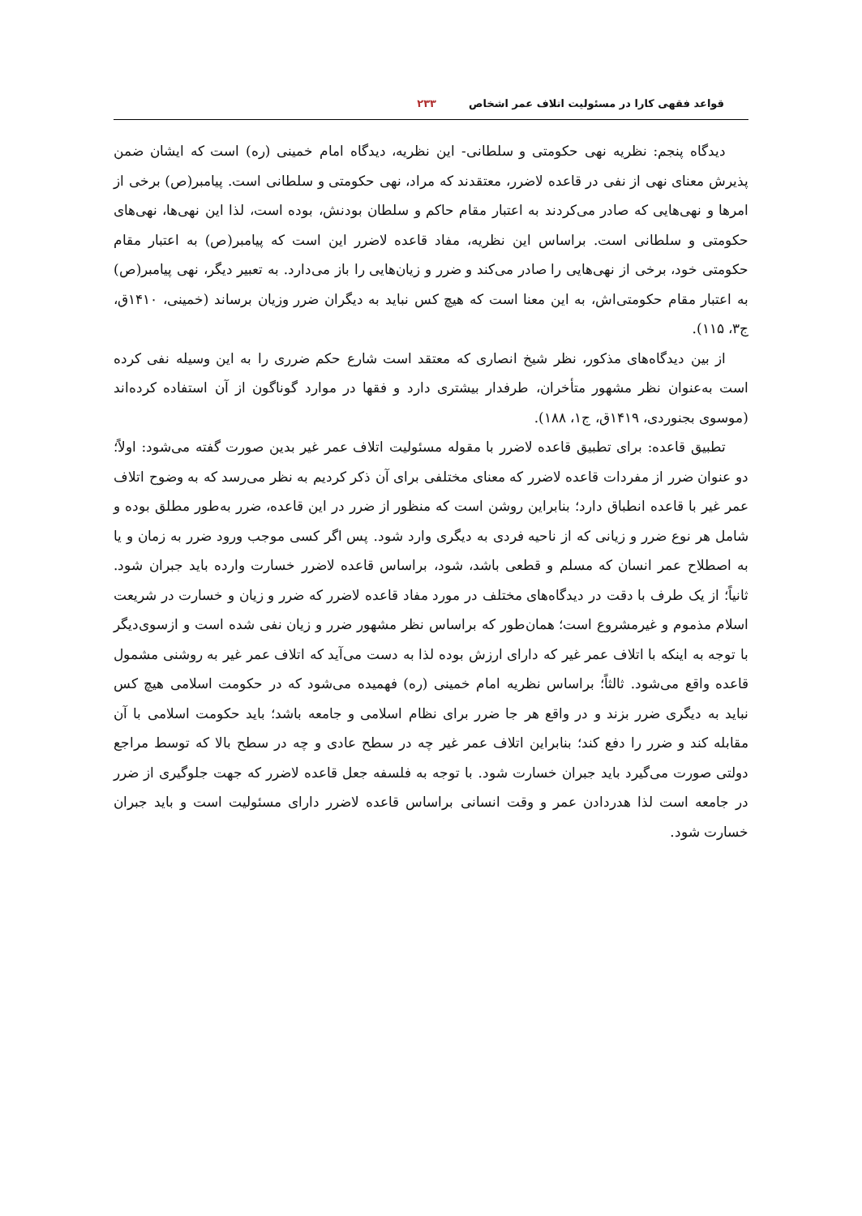قواعد فقهی کارا در مسئولیت اتلاف عمر اشخاص ۲۳۳
دیدگاه پنجم: نظریه نهی حکومتی و سلطانی- این نظریه، دیدگاه امام خمینی (ره) است که ایشان ضمن پذیرش معنای نهی از نفی در قاعده لاضرر، معتقدند که مراد، نهی حکومتی و سلطانی است. پیامبر(ص) برخی از امرها و نهی‌هایی که صادر می‌کردند به اعتبار مقام حاکم و سلطان بودنش، بوده است، لذا این نهی‌ها، نهی‌های حکومتی و سلطانی است. براساس این نظریه، مفاد قاعده لاضرر این است که پیامبر(ص) به اعتبار مقام حکومتی خود، برخی از نهی‌هایی را صادر می‌کند و ضرر و زیان‌هایی را باز می‌دارد. به تعبیر دیگر، نهی پیامبر(ص) به اعتبار مقام حکومتی‌اش، به این معنا است که هیچ کس نباید به دیگران ضرر وزیان برساند (خمینی، ۱۴۱۰ق، ج۳، ۱۱۵).
از بین دیدگاه‌های مذکور، نظر شیخ انصاری که معتقد است شارع حکم ضرری را به این وسیله نفی کرده است به‌عنوان نظر مشهور متأخران، طرفدار بیشتری دارد و فقها در موارد گوناگون از آن استفاده کرده‌اند (موسوی بجنوردی، ۱۴۱۹ق، ج۱، ۱۸۸).
تطبیق قاعده: برای تطبیق قاعده لاضرر با مقوله مسئولیت اتلاف عمر غیر بدین صورت گفته می‌شود: اولاً؛ دو عنوان ضرر از مفردات قاعده لاضرر که معنای مختلفی برای آن ذکر کردیم به نظر می‌رسد که به وضوح اتلاف عمر غیر با قاعده انطباق دارد؛ بنابراین روشن است که منظور از ضرر در این قاعده، ضرر به‌طور مطلق بوده و شامل هر نوع ضرر و زیانی که از ناحیه فردی به دیگری وارد شود. پس اگر کسی موجب ورود ضرر به زمان و یا به اصطلاح عمر انسان که مسلم و قطعی باشد، شود، براساس قاعده لاضرر خسارت وارده باید جبران شود. ثانیاً؛ از یک طرف با دقت در دیدگاه‌های مختلف در مورد مفاد قاعده لاضرر که ضرر و زیان و خسارت در شریعت اسلام مذموم و غیرمشروع است؛ همان‌طور که براساس نظر مشهور ضرر و زیان نفی شده است و ازسوی‌دیگر با توجه به اینکه با اتلاف عمر غیر که دارای ارزش بوده لذا به دست می‌آید که اتلاف عمر غیر به روشنی مشمول قاعده واقع می‌شود. ثالثاً؛ براساس نظریه امام خمینی (ره) فهمیده می‌شود که در حکومت اسلامی هیچ کس نباید به دیگری ضرر بزند و در واقع هر جا ضرر برای نظام اسلامی و جامعه باشد؛ باید حکومت اسلامی با آن مقابله کند و ضرر را دفع کند؛ بنابراین اتلاف عمر غیر چه در سطح عادی و چه در سطح بالا که توسط مراجع دولتی صورت می‌گیرد باید جبران خسارت شود. با توجه به فلسفه جعل قاعده لاضرر که جهت جلوگیری از ضرر در جامعه است لذا هدردادن عمر و وقت انسانی براساس قاعده لاضرر دارای مسئولیت است و باید جبران خسارت شود.